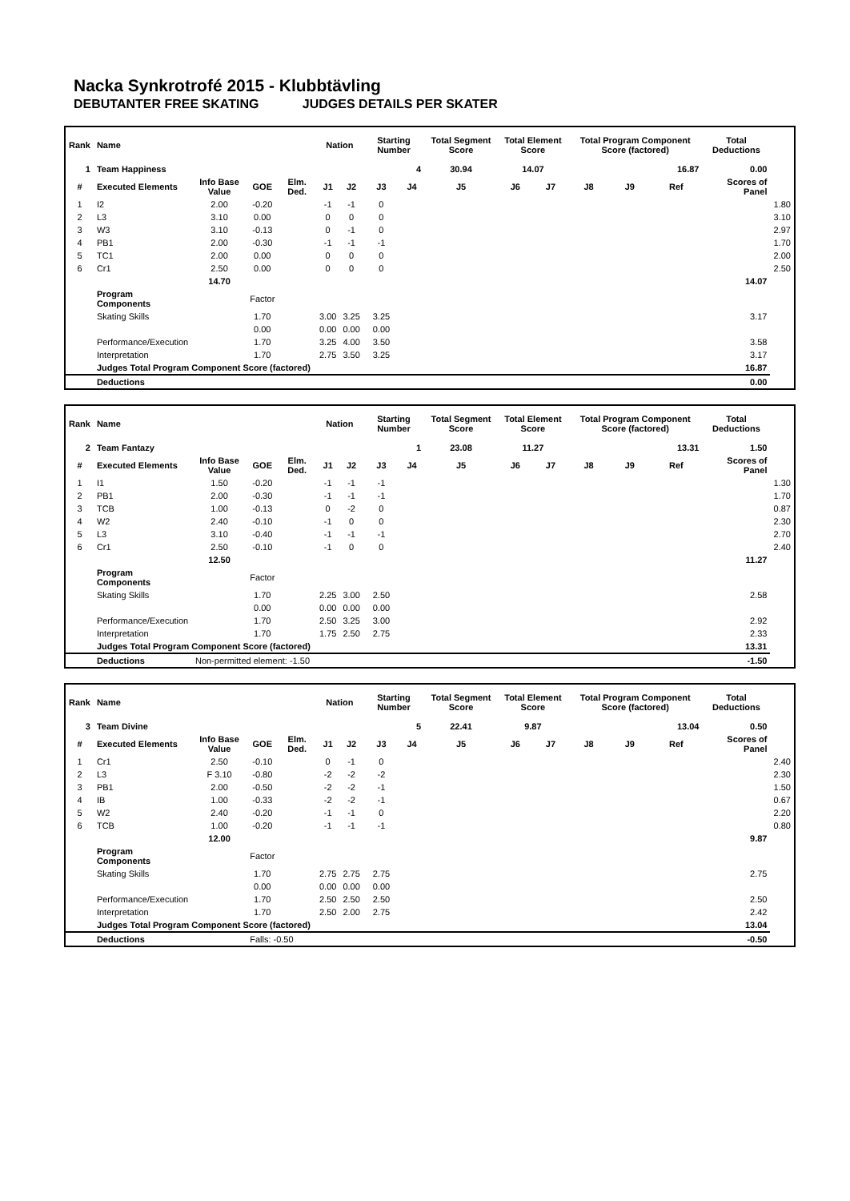Nacka Synkrotrofé 2015 - Klubbtävling
DEBUTANTER FREE SKATING JUDGES DETAILS PER SKATER
| Rank | Name | | | | Nation | | Starting Number | | Total Segment Score | Total Element Score | | Total Program Component Score (factored) | | | Total Deductions | |
| --- | --- | --- | --- | --- | --- | --- | --- | --- | --- | --- | --- | --- | --- | --- | --- | --- |
| 1 | Team Happiness | | | | | | 4 | | 30.94 | 14.07 | | 16.87 | | | 0.00 | |
| # | Executed Elements | Info Base Value | GOE | Elm. Ded. | J1 | J2 | J3 | J4 | J5 | J6 | J7 | J8 | J9 | Ref | Scores of Panel | |
| 1 | I2 | 2.00 | -0.20 | | -1 | -1 | 0 | | | | | | | | | 1.80 |
| 2 | L3 | 3.10 | 0.00 | | 0 | 0 | 0 | | | | | | | | | 3.10 |
| 3 | W3 | 3.10 | -0.13 | | 0 | -1 | 0 | | | | | | | | | 2.97 |
| 4 | PB1 | 2.00 | -0.30 | | -1 | -1 | -1 | | | | | | | | | 1.70 |
| 5 | TC1 | 2.00 | 0.00 | | 0 | 0 | 0 | | | | | | | | | 2.00 |
| 6 | Cr1 | 2.50 | 0.00 | | 0 | 0 | 0 | | | | | | | | | 2.50 |
| | | 14.70 | | | | | | | | | | | | | 14.07 | |
| | Program Components | | Factor | | | | | | | | | | | | | |
| | Skating Skills | | 1.70 | | 3.00 | 3.25 | 3.25 | | | | | | | | 3.17 | |
| | | | 0.00 | | 0.00 | 0.00 | 0.00 | | | | | | | | | |
| | Performance/Execution | | 1.70 | | 3.25 | 4.00 | 3.50 | | | | | | | | 3.58 | |
| | Interpretation | | 1.70 | | 2.75 | 3.50 | 3.25 | | | | | | | | 3.17 | |
| | Judges Total Program Component Score (factored) | | | | | | | | | | | | | | 16.87 | |
| | Deductions | | | | | | | | | | | | | | 0.00 | |
| Rank | Name | | | | Nation | | Starting Number | | Total Segment Score | Total Element Score | | Total Program Component Score (factored) | | | Total Deductions | |
| --- | --- | --- | --- | --- | --- | --- | --- | --- | --- | --- | --- | --- | --- | --- | --- | --- |
| 2 | Team Fantazy | | | | | | 1 | | 23.08 | 11.27 | | 13.31 | | | 1.50 | |
| # | Executed Elements | Info Base Value | GOE | Elm. Ded. | J1 | J2 | J3 | J4 | J5 | J6 | J7 | J8 | J9 | Ref | Scores of Panel | |
| 1 | I1 | 1.50 | -0.20 | | -1 | -1 | -1 | | | | | | | | | 1.30 |
| 2 | PB1 | 2.00 | -0.30 | | -1 | -1 | -1 | | | | | | | | | 1.70 |
| 3 | TCB | 1.00 | -0.13 | | 0 | -2 | 0 | | | | | | | | | 0.87 |
| 4 | W2 | 2.40 | -0.10 | | -1 | 0 | 0 | | | | | | | | | 2.30 |
| 5 | L3 | 3.10 | -0.40 | | -1 | -1 | -1 | | | | | | | | | 2.70 |
| 6 | Cr1 | 2.50 | -0.10 | | -1 | 0 | 0 | | | | | | | | | 2.40 |
| | | 12.50 | | | | | | | | | | | | | 11.27 | |
| | Program Components | | Factor | | | | | | | | | | | | | |
| | Skating Skills | | 1.70 | | 2.25 | 3.00 | 2.50 | | | | | | | | 2.58 | |
| | | | 0.00 | | 0.00 | 0.00 | 0.00 | | | | | | | | | |
| | Performance/Execution | | 1.70 | | 2.50 | 3.25 | 3.00 | | | | | | | | 2.92 | |
| | Interpretation | | 1.70 | | 1.75 | 2.50 | 2.75 | | | | | | | | 2.33 | |
| | Judges Total Program Component Score (factored) | | | | | | | | | | | | | | 13.31 | |
| | Deductions | Non-permitted element: -1.50 | | | | | | | | | | | | | -1.50 | |
| Rank | Name | | | | Nation | | Starting Number | | Total Segment Score | Total Element Score | | Total Program Component Score (factored) | | | Total Deductions | |
| --- | --- | --- | --- | --- | --- | --- | --- | --- | --- | --- | --- | --- | --- | --- | --- | --- |
| 3 | Team Divine | | | | | | 5 | | 22.41 | 9.87 | | 13.04 | | | 0.50 | |
| # | Executed Elements | Info Base Value | GOE | Elm. Ded. | J1 | J2 | J3 | J4 | J5 | J6 | J7 | J8 | J9 | Ref | Scores of Panel | |
| 1 | Cr1 | 2.50 | -0.10 | | 0 | -1 | 0 | | | | | | | | | 2.40 |
| 2 | L3 | F 3.10 | -0.80 | | -2 | -2 | -2 | | | | | | | | | 2.30 |
| 3 | PB1 | 2.00 | -0.50 | | -2 | -2 | -1 | | | | | | | | | 1.50 |
| 4 | IB | 1.00 | -0.33 | | -2 | -2 | -1 | | | | | | | | | 0.67 |
| 5 | W2 | 2.40 | -0.20 | | -1 | -1 | 0 | | | | | | | | | 2.20 |
| 6 | TCB | 1.00 | -0.20 | | -1 | -1 | -1 | | | | | | | | | 0.80 |
| | | 12.00 | | | | | | | | | | | | | 9.87 | |
| | Program Components | | Factor | | | | | | | | | | | | | |
| | Skating Skills | | 1.70 | | 2.75 | 2.75 | 2.75 | | | | | | | | 2.75 | |
| | | | 0.00 | | 0.00 | 0.00 | 0.00 | | | | | | | | | |
| | Performance/Execution | | 1.70 | | 2.50 | 2.50 | 2.50 | | | | | | | | 2.50 | |
| | Interpretation | | 1.70 | | 2.50 | 2.00 | 2.75 | | | | | | | | 2.42 | |
| | Judges Total Program Component Score (factored) | | | | | | | | | | | | | | 13.04 | |
| | Deductions | | Falls: -0.50 | | | | | | | | | | | | -0.50 | |